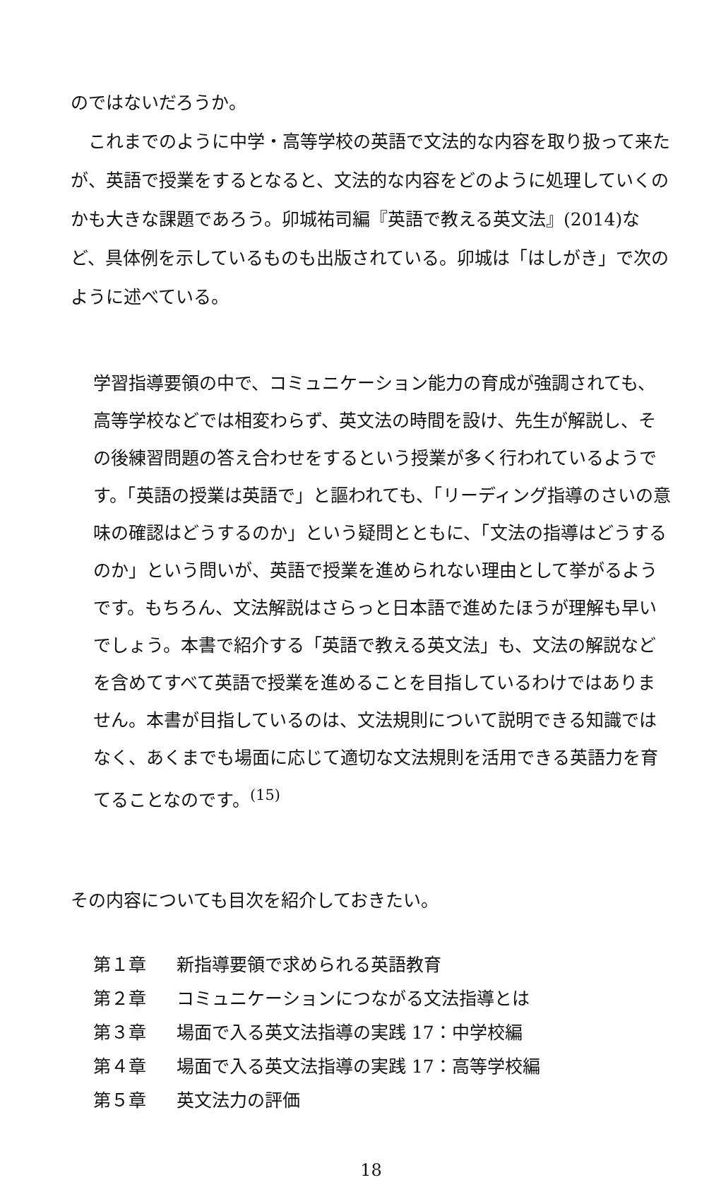のではないだろうか。
これまでのように中学・高等学校の英語で文法的な内容を取り扱って来たが、英語で授業をするとなると、文法的な内容をどのように処理していくのかも大きな課題であろう。卯城祐司編『英語で教える英文法』(2014)など、具体例を示しているものも出版されている。卯城は「はしがき」で次のように述べている。
学習指導要領の中で、コミュニケーション能力の育成が強調されても、高等学校などでは相変わらず、英文法の時間を設け、先生が解説し、その後練習問題の答え合わせをするという授業が多く行われているようです。「英語の授業は英語で」と謳われても、「リーディング指導のさいの意味の確認はどうするのか」という疑問とともに、「文法の指導はどうするのか」という問いが、英語で授業を進められない理由として挙がるようです。もちろん、文法解説はさらっと日本語で進めたほうが理解も早いでしょう。本書で紹介する「英語で教える英文法」も、文法の解説などを含めてすべて英語で授業を進めることを目指しているわけではありません。本書が目指しているのは、文法規則について説明できる知識ではなく、あくまでも場面に応じて適切な文法規則を活用できる英語力を育てることなのです。<sup>(15)</sup>
その内容についても目次を紹介しておきたい。
第１章 新指導要領で求められる英語教育
第２章 コミュニケーションにつながる文法指導とは
第３章 場面で入る英文法指導の実践 17：中学校編
第４章 場面で入る英文法指導の実践 17：高等学校編
第５章 英文法力の評価
18